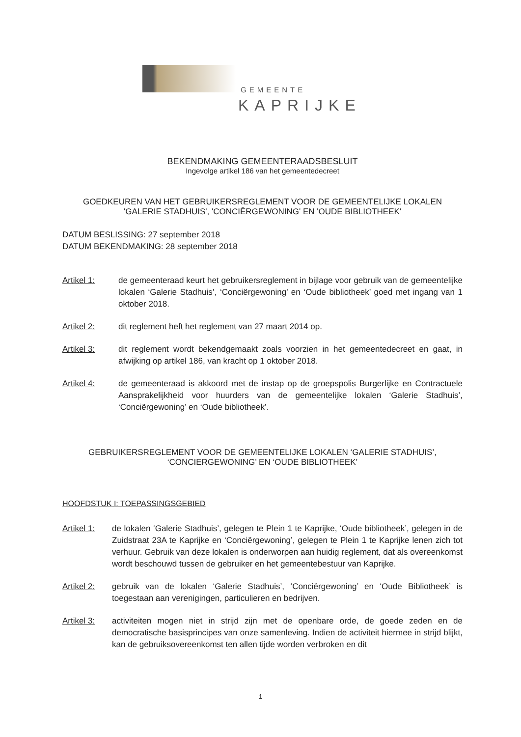GEMEENTE
KAPRIJKE
BEKENDMAKING GEMEENTERAADSBESLUIT
Ingevolge artikel 186 van het gemeentedecreet
GOEDKEUREN VAN HET GEBRUIKERSREGLEMENT VOOR DE GEMEENTELIJKE LOKALEN
'GALERIE STADHUIS', 'CONCIËRGEWONING' EN 'OUDE BIBLIOTHEEK'
DATUM BESLISSING: 27 september 2018
DATUM BEKENDMAKING: 28 september 2018
Artikel 1: de gemeenteraad keurt het gebruikersreglement in bijlage voor gebruik van de gemeentelijke lokalen ‘Galerie Stadhuis’, ‘Conciërgewoning’ en ‘Oude bibliotheek’ goed met ingang van 1 oktober 2018.
Artikel 2: dit reglement heft het reglement van 27 maart 2014 op.
Artikel 3: dit reglement wordt bekendgemaakt zoals voorzien in het gemeentedecreet en gaat, in afwijking op artikel 186, van kracht op 1 oktober 2018.
Artikel 4: de gemeenteraad is akkoord met de instap op de groepspolis Burgerlijke en Contractuele Aansprakelijkheid voor huurders van de gemeentelijke lokalen ‘Galerie Stadhuis’, ‘Conciërgewoning’ en ‘Oude bibliotheek’.
GEBRUIKERSREGLEMENT VOOR DE GEMEENTELIJKE LOKALEN ‘GALERIE STADHUIS’,
‘CONCIERGEWONING’ EN ‘OUDE BIBLIOTHEEK’
HOOFDSTUK I: TOEPASSINGSGEBIED
Artikel 1:
de lokalen ‘Galerie Stadhuis’, gelegen te Plein 1 te Kaprijke, ‘Oude bibliotheek’, gelegen in de Zuidstraat 23A te Kaprijke en ‘Conciërgewoning’, gelegen te Plein 1 te Kaprijke lenen zich tot verhuur. Gebruik van deze lokalen is onderworpen aan huidig reglement, dat als overeenkomst wordt beschouwd tussen de gebruiker en het gemeentebestuur van Kaprijke.
Artikel 2:
gebruik van de lokalen ‘Galerie Stadhuis’, ‘Conciërgewoning’ en ‘Oude Bibliotheek’ is toegestaan aan verenigingen, particulieren en bedrijven.
Artikel 3:
activiteiten mogen niet in strijd zijn met de openbare orde, de goede zeden en de democratische basisprincipes van onze samenleving. Indien de activiteit hiermee in strijd blijkt, kan de gebruiksovereenkomst ten allen tijde worden verbroken en dit
1